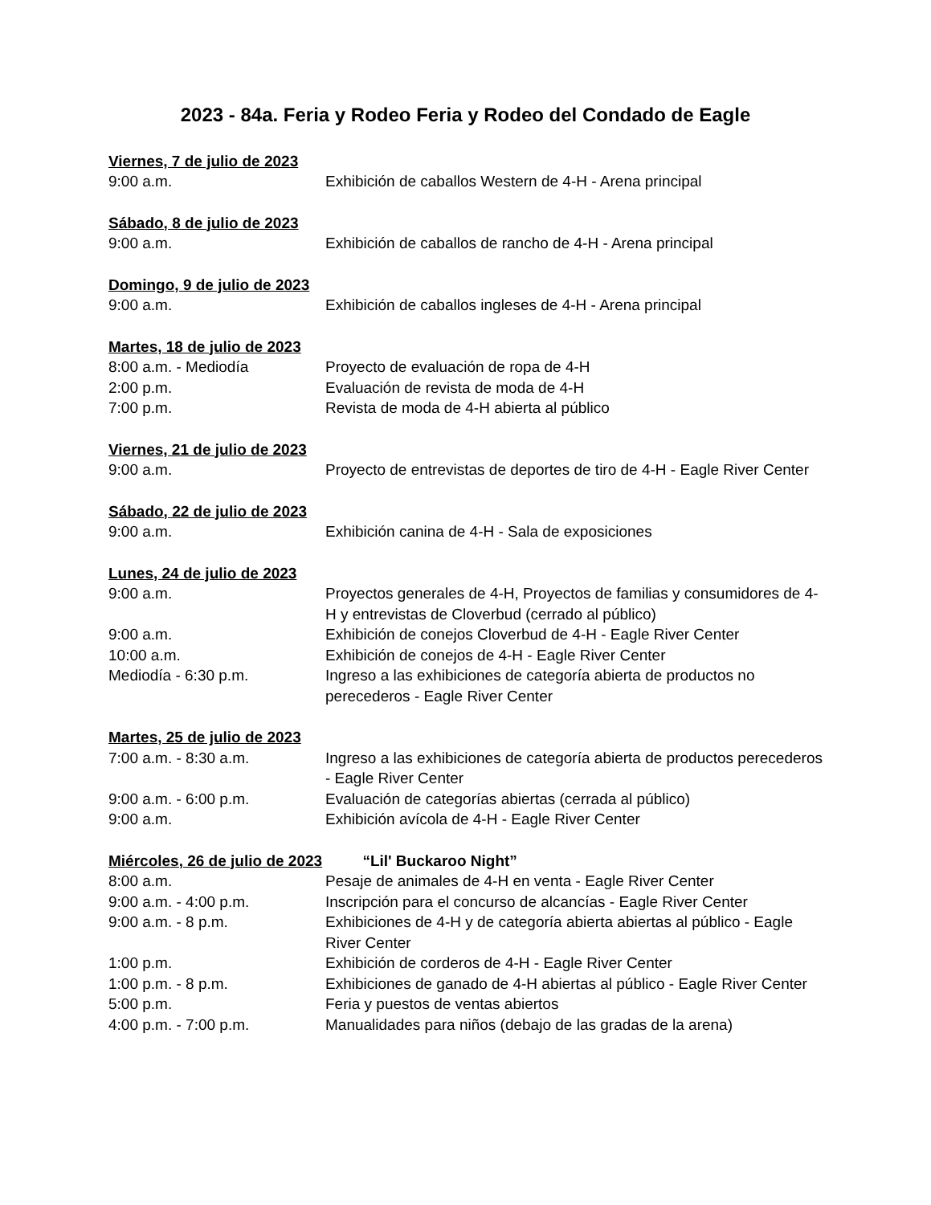2023 - 84a. Feria y Rodeo Feria y Rodeo del Condado de Eagle
Viernes, 7 de julio de 2023
9:00 a.m. Exhibición de caballos Western de 4-H - Arena principal
Sábado, 8 de julio de 2023
9:00 a.m. Exhibición de caballos de rancho de 4-H - Arena principal
Domingo, 9 de julio de 2023
9:00 a.m. Exhibición de caballos ingleses de 4-H - Arena principal
Martes, 18 de julio de 2023
8:00 a.m. - Mediodía Proyecto de evaluación de ropa de 4-H
2:00 p.m. Evaluación de revista de moda de 4-H
7:00 p.m. Revista de moda de 4-H abierta al público
Viernes, 21 de julio de 2023
9:00 a.m. Proyecto de entrevistas de deportes de tiro de 4-H - Eagle River Center
Sábado, 22 de julio de 2023
9:00 a.m. Exhibición canina de 4-H - Sala de exposiciones
Lunes, 24 de julio de 2023
9:00 a.m. Proyectos generales de 4-H, Proyectos de familias y consumidores de 4-H y entrevistas de Cloverbud (cerrado al público)
9:00 a.m. Exhibición de conejos Cloverbud de 4-H - Eagle River Center
10:00 a.m. Exhibición de conejos de 4-H - Eagle River Center
Mediodía - 6:30 p.m. Ingreso a las exhibiciones de categoría abierta de productos no perecederos - Eagle River Center
Martes, 25 de julio de 2023
7:00 a.m. - 8:30 a.m. Ingreso a las exhibiciones de categoría abierta de productos perecederos - Eagle River Center
9:00 a.m. - 6:00 p.m. Evaluación de categorías abiertas (cerrada al público)
9:00 a.m. Exhibición avícola de 4-H - Eagle River Center
Miércoles, 26 de julio de 2023 “Lil' Buckaroo Night”
8:00 a.m. Pesaje de animales de 4-H en venta - Eagle River Center
9:00 a.m. - 4:00 p.m. Inscripción para el concurso de alcancías - Eagle River Center
9:00 a.m. - 8 p.m. Exhibiciones de 4-H y de categoría abierta abiertas al público - Eagle River Center
1:00 p.m. Exhibición de corderos de 4-H - Eagle River Center
1:00 p.m. - 8 p.m. Exhibiciones de ganado de 4-H abiertas al público - Eagle River Center
5:00 p.m. Feria y puestos de ventas abiertos
4:00 p.m. - 7:00 p.m. Manualidades para niños (debajo de las gradas de la arena)